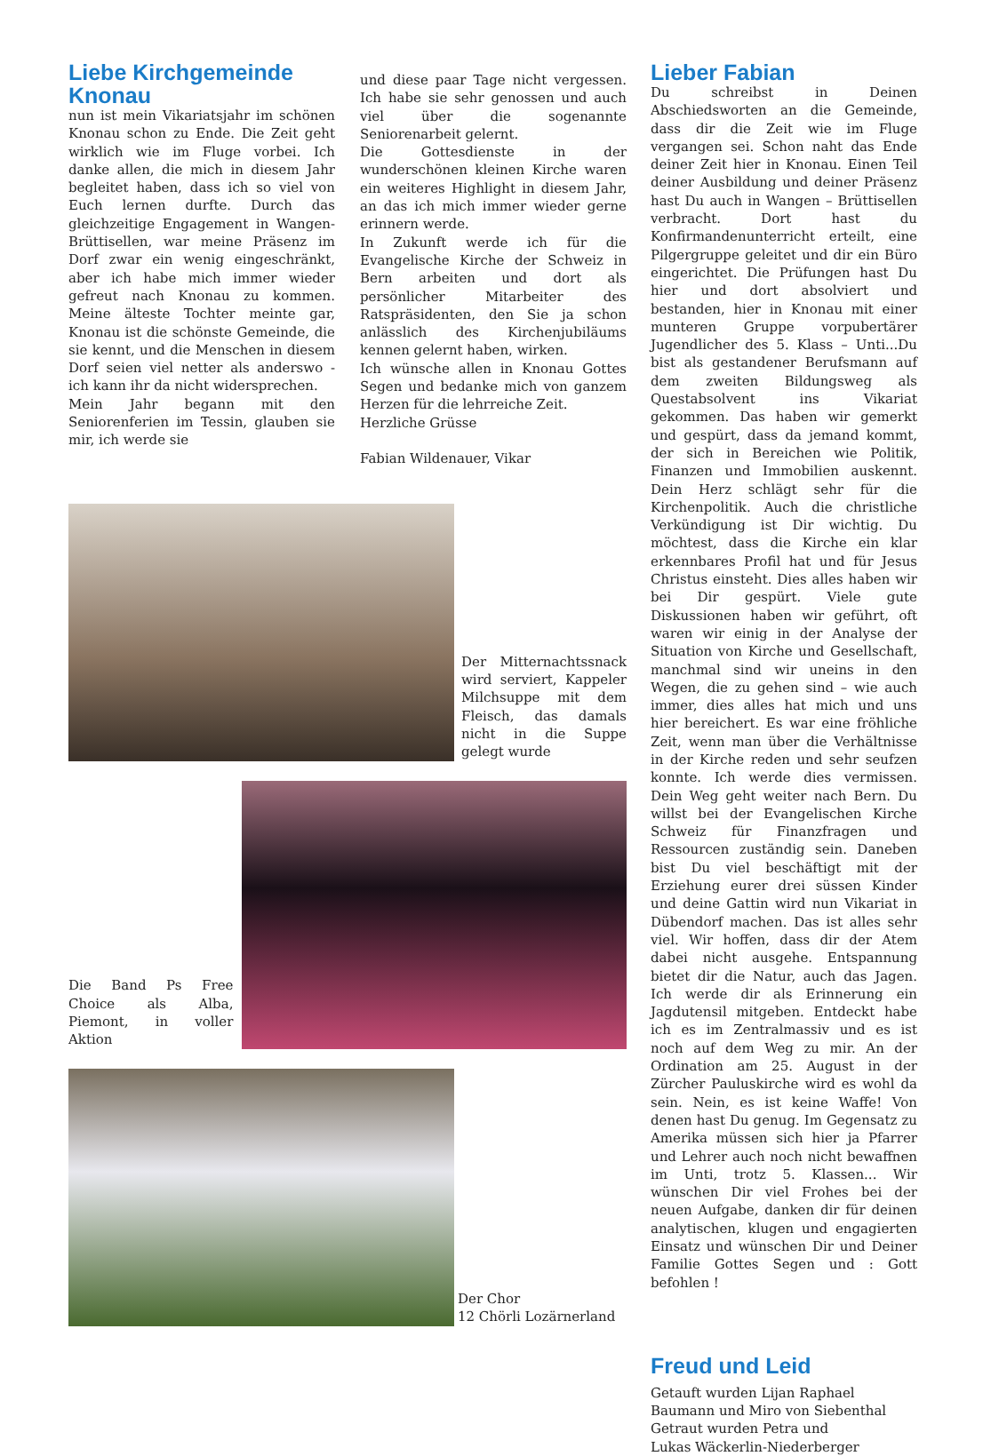Liebe Kirchgemeinde Knonau
nun ist mein Vikariatsjahr im schönen Knonau schon zu Ende. Die Zeit geht wirklich wie im Fluge vorbei. Ich danke allen, die mich in diesem Jahr begleitet haben, dass ich so viel von Euch lernen durfte. Durch das gleichzeitige Engagement in Wangen-Brüttisellen, war meine Präsenz im Dorf zwar ein wenig eingeschränkt, aber ich habe mich immer wieder gefreut nach Knonau zu kommen. Meine älteste Tochter meinte gar, Knonau ist die schönste Gemeinde, die sie kennt, und die Menschen in diesem Dorf seien viel netter als anderswo - ich kann ihr da nicht widersprechen.
Mein Jahr begann mit den Seniorenferien im Tessin, glauben sie mir, ich werde sie
und diese paar Tage nicht vergessen. Ich habe sie sehr genossen und auch viel über die sogenannte Seniorenarbeit gelernt.
Die Gottesdienste in der wunderschönen kleinen Kirche waren ein weiteres Highlight in diesem Jahr, an das ich mich immer wieder gerne erinnern werde.
In Zukunft werde ich für die Evangelische Kirche der Schweiz in Bern arbeiten und dort als persönlicher Mitarbeiter des Ratspräsidenten, den Sie ja schon anlässlich des Kirchenjubiläums kennen gelernt haben, wirken.
Ich wünsche allen in Knonau Gottes Segen und bedanke mich von ganzem Herzen für die lehrreiche Zeit.
Herzliche Grüsse
Fabian Wildenauer, Vikar
Der Mitternachtssnack wird serviert, Kappeler Milchsuppe mit dem Fleisch, das damals nicht in die Suppe gelegt wurde
Die Band Ps Free Choice als Alba, Piemont, in voller Aktion
Der Chor
12 Chörli Lozärnerland
Lieber Fabian
Du schreibst in Deinen Abschiedsworten an die Gemeinde, dass dir die Zeit wie im Fluge vergangen sei. Schon naht das Ende deiner Zeit hier in Knonau. Einen Teil deiner Ausbildung und deiner Präsenz hast Du auch in Wangen – Brüttisellen verbracht. Dort hast du Konfirmandenunterricht erteilt, eine Pilgergruppe geleitet und dir ein Büro eingerichtet. Die Prüfungen hast Du hier und dort absolviert und bestanden, hier in Knonau mit einer munteren Gruppe vorpubertärer Jugendlicher des 5. Klass – Unti...Du bist als gestandener Berufsmann auf dem zweiten Bildungsweg als Questabsolvent ins Vikariat gekommen. Das haben wir gemerkt und gespürt, dass da jemand kommt, der sich in Bereichen wie Politik, Finanzen und Immobilien auskennt. Dein Herz schlägt sehr für die Kirchenpolitik. Auch die christliche Verkündigung ist Dir wichtig. Du möchtest, dass die Kirche ein klar erkennbares Profil hat und für Jesus Christus einsteht. Dies alles haben wir bei Dir gespürt. Viele gute Diskussionen haben wir geführt, oft waren wir einig in der Analyse der Situation von Kirche und Gesellschaft, manchmal sind wir uneins in den Wegen, die zu gehen sind – wie auch immer, dies alles hat mich und uns hier bereichert. Es war eine fröhliche Zeit, wenn man über die Verhältnisse in der Kirche reden und sehr seufzen konnte. Ich werde dies vermissen. Dein Weg geht weiter nach Bern. Du willst bei der Evangelischen Kirche Schweiz für Finanzfragen und Ressourcen zuständig sein. Daneben bist Du viel beschäftigt mit der Erziehung eurer drei süssen Kinder und deine Gattin wird nun Vikariat in Dübendorf machen. Das ist alles sehr viel. Wir hoffen, dass dir der Atem dabei nicht ausgehe. Entspannung bietet dir die Natur, auch das Jagen. Ich werde dir als Erinnerung ein Jagdutensil mitgeben. Entdeckt habe ich es im Zentralmassiv und es ist noch auf dem Weg zu mir. An der Ordination am 25. August in der Zürcher Pauluskirche wird es wohl da sein. Nein, es ist keine Waffe! Von denen hast Du genug. Im Gegensatz zu Amerika müssen sich hier ja Pfarrer und Lehrer auch noch nicht bewaffnen im Unti, trotz 5. Klassen... Wir wünschen Dir viel Frohes bei der neuen Aufgabe, danken dir für deinen analytischen, klugen und engagierten Einsatz und wünschen Dir und Deiner Familie Gottes Segen und : Gott befohlen !
Freud und Leid
Getauft wurden Lijan Raphael Baumann und Miro von Siebenthal
Getraut wurden Petra und
Lukas Wäckerlin-Niederberger